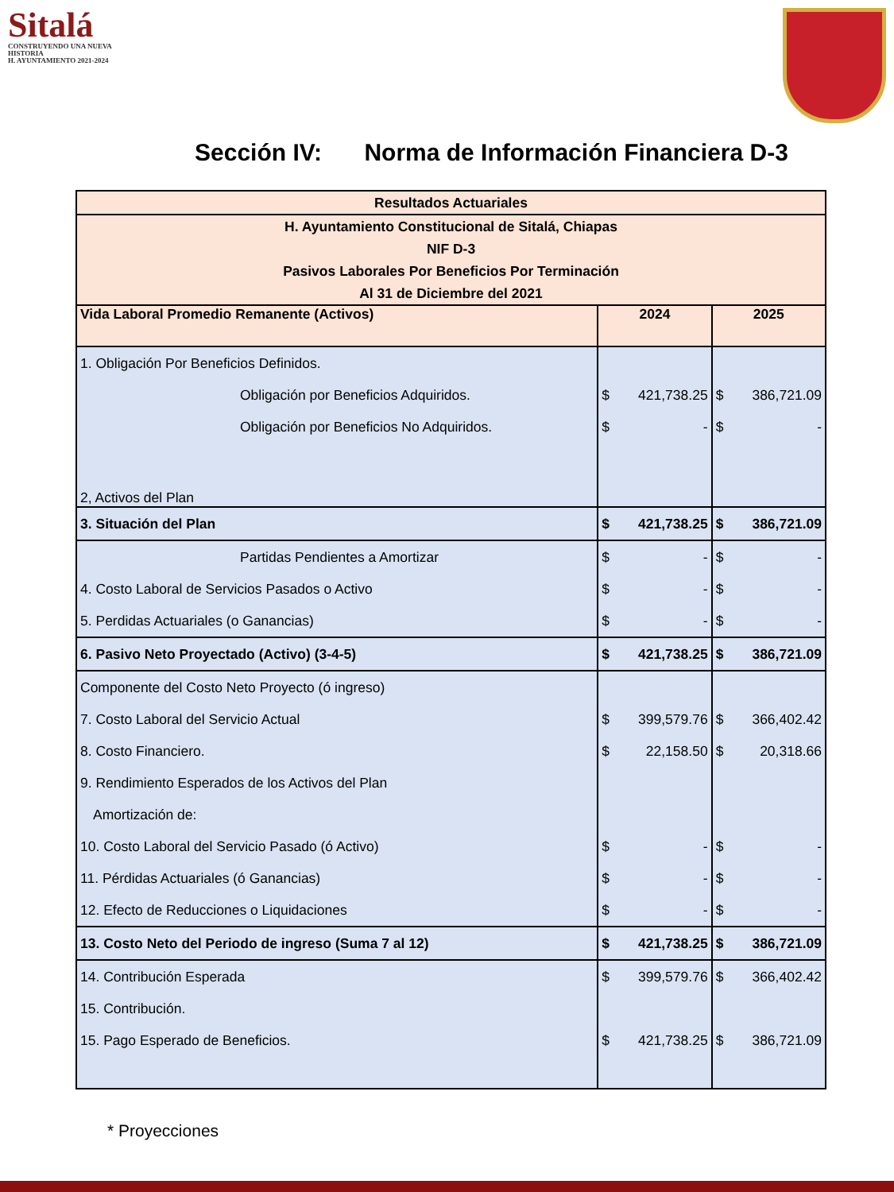Sitalá
CONSTRUYENDO UNA NUEVA HISTORIA
H. AYUNTAMIENTO 2021-2024
Sección IV: Norma de Información Financiera D-3
| Resultados Actuariales | | | | |
| --- | --- | --- | --- | --- |
| H. Ayuntamiento Constitucional de Sitalá, Chiapas NIF D-3 Pasivos Laborales Por Beneficios Por Terminación Al 31 de Diciembre del 2021 | | | | |
| Vida Laboral Promedio Remanente (Activos) | 2024 | | 2025 | |
| 1. Obligación Por Beneficios Definidos. | | | | |
| Obligación por Beneficios Adquiridos. | $ | 421,738.25 | $ | 386,721.09 |
| Obligación por Beneficios No Adquiridos. | $ | - | $ | - |
| 2, Activos del Plan | | | | |
| 3. Situación del Plan | $ | 421,738.25 | $ | 386,721.09 |
| Partidas Pendientes a Amortizar | $ | - | $ | - |
| 4. Costo Laboral de Servicios Pasados o Activo | $ | - | $ | - |
| 5. Perdidas Actuariales (o Ganancias) | $ | - | $ | - |
| 6. Pasivo Neto Proyectado (Activo) (3-4-5) | $ | 421,738.25 | $ | 386,721.09 |
| Componente del Costo Neto Proyecto (ó ingreso) | | | | |
| 7. Costo Laboral del Servicio Actual | $ | 399,579.76 | $ | 366,402.42 |
| 8. Costo Financiero. | $ | 22,158.50 | $ | 20,318.66 |
| 9. Rendimiento Esperados de los Activos del Plan | | | | |
| Amortización de: | | | | |
| 10. Costo Laboral del Servicio Pasado (ó Activo) | $ | - | $ | - |
| 11. Pérdidas Actuariales (ó Ganancias) | $ | - | $ | - |
| 12. Efecto de Reducciones o Liquidaciones | $ | - | $ | - |
| 13. Costo Neto del Periodo de ingreso (Suma 7 al 12) | $ | 421,738.25 | $ | 386,721.09 |
| 14. Contribución Esperada | $ | 399,579.76 | $ | 366,402.42 |
| 15. Contribución. | | | | |
| 15. Pago Esperado de Beneficios. | $ | 421,738.25 | $ | 386,721.09 |
* Proyecciones